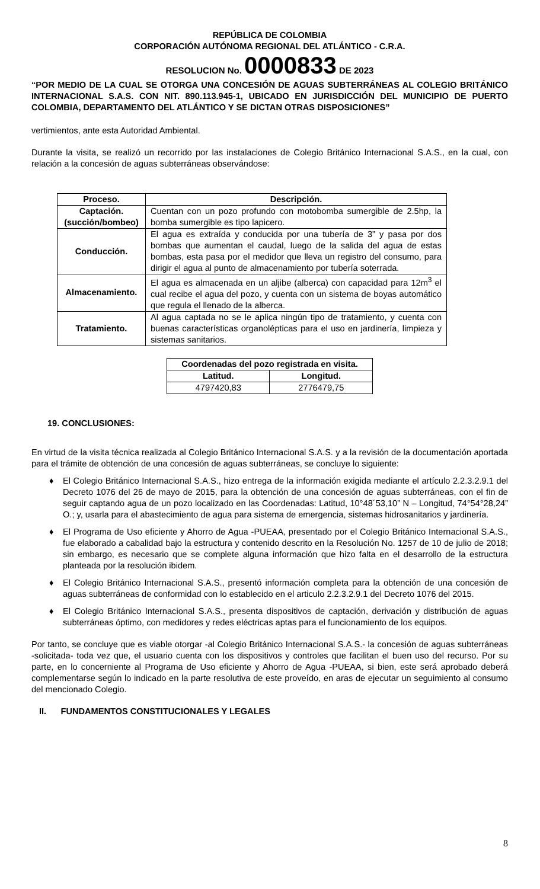REPÚBLICA DE COLOMBIA
CORPORACIÓN AUTÓNOMA REGIONAL DEL ATLÁNTICO - C.R.A.
RESOLUCION No. 0000833 DE 2023
“POR MEDIO DE LA CUAL SE OTORGA UNA CONCESIÓN DE AGUAS SUBTERRÁNEAS AL COLEGIO BRITÁNICO INTERNACIONAL S.A.S. CON NIT. 890.113.945-1, UBICADO EN JURISDICCIÓN DEL MUNICIPIO DE PUERTO COLOMBIA, DEPARTAMENTO DEL ATLÁNTICO Y SE DICTAN OTRAS DISPOSICIONES”
vertimientos, ante esta Autoridad Ambiental.
Durante la visita, se realizó un recorrido por las instalaciones de Colegio Británico Internacional S.A.S., en la cual, con relación a la concesión de aguas subterráneas observándose:
| Proceso. | Descripción. |
| --- | --- |
| Captación. (succión/bombeo) | Cuentan con un pozo profundo con motobomba sumergible de 2.5hp, la bomba sumergible es tipo lapicero. |
| Conducción. | El agua es extraída y conducida por una tubería de 3” y pasa por dos bombas que aumentan el caudal, luego de la salida del agua de estas bombas, esta pasa por el medidor que lleva un registro del consumo, para dirigir el agua al punto de almacenamiento por tubería soterrada. |
| Almacenamiento. | El agua es almacenada en un aljibe (alberca) con capacidad para 12m<sup>3</sup> el cual recibe el agua del pozo, y cuenta con un sistema de boyas automático que regula el llenado de la alberca. |
| Tratamiento. | Al agua captada no se le aplica ningún tipo de tratamiento, y cuenta con buenas características organolépticas para el uso en jardinería, limpieza y sistemas sanitarios. |
| Coordenadas del pozo registrada en visita. | |
| --- | --- |
| Latitud. | Longitud. |
| 4797420,83 | 2776479,75 |
19. CONCLUSIONES:
En virtud de la visita técnica realizada al Colegio Británico Internacional S.A.S. y a la revisión de la documentación aportada para el trámite de obtención de una concesión de aguas subterráneas, se concluye lo siguiente:
♦ El Colegio Británico Internacional S.A.S., hizo entrega de la información exigida mediante el artículo 2.2.3.2.9.1 del Decreto 1076 del 26 de mayo de 2015, para la obtención de una concesión de aguas subterráneas, con el fin de seguir captando agua de un pozo localizado en las Coordenadas: Latitud, 10°48´53,10” N – Longitud, 74°54°28,24” O.; y, usarla para el abastecimiento de agua para sistema de emergencia, sistemas hidrosanitarios y jardinería.
♦ El Programa de Uso eficiente y Ahorro de Agua -PUEAA, presentado por el Colegio Británico Internacional S.A.S., fue elaborado a cabalidad bajo la estructura y contenido descrito en la Resolución No. 1257 de 10 de julio de 2018; sin embargo, es necesario que se complete alguna información que hizo falta en el desarrollo de la estructura planteada por la resolución ibidem.
♦ El Colegio Británico Internacional S.A.S., presentó información completa para la obtención de una concesión de aguas subterráneas de conformidad con lo establecido en el articulo 2.2.3.2.9.1 del Decreto 1076 del 2015.
♦ El Colegio Británico Internacional S.A.S., presenta dispositivos de captación, derivación y distribución de aguas subterráneas óptimo, con medidores y redes eléctricas aptas para el funcionamiento de los equipos.
Por tanto, se concluye que es viable otorgar -al Colegio Británico Internacional S.A.S.- la concesión de aguas subterráneas -solicitada- toda vez que, el usuario cuenta con los dispositivos y controles que facilitan el buen uso del recurso. Por su parte, en lo concerniente al Programa de Uso eficiente y Ahorro de Agua -PUEAA, si bien, este será aprobado deberá complementarse según lo indicado en la parte resolutiva de este proveído, en aras de ejecutar un seguimiento al consumo del mencionado Colegio.
II. FUNDAMENTOS CONSTITUCIONALES Y LEGALES
8